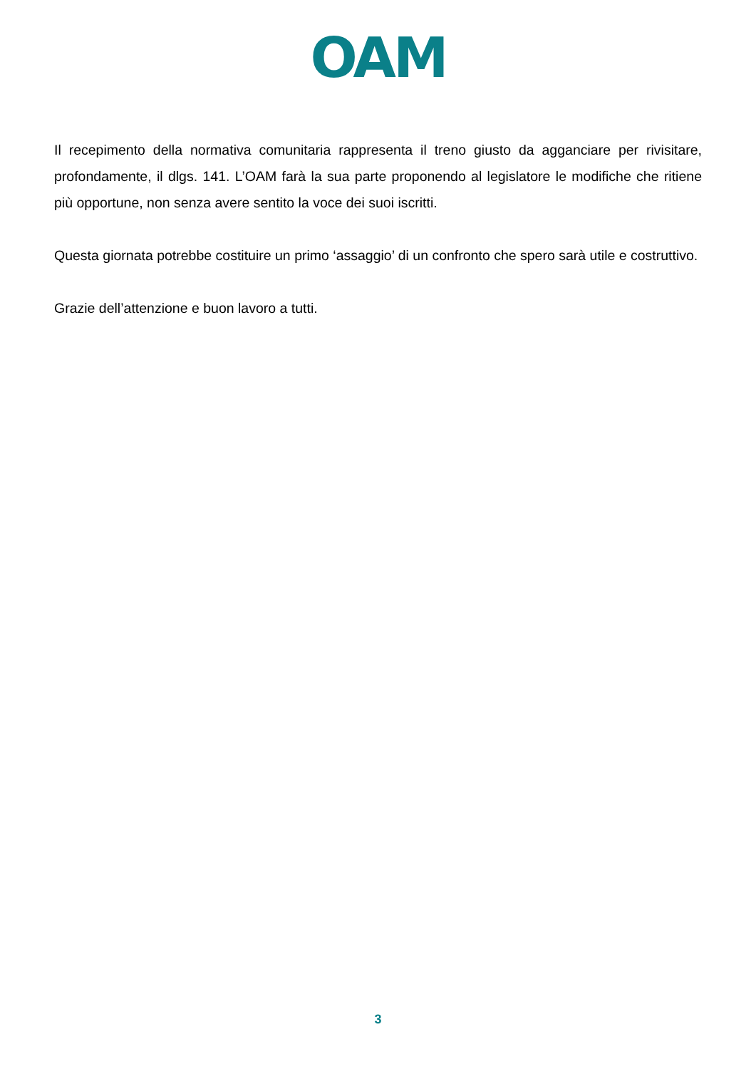OAM
Il recepimento della normativa comunitaria rappresenta il treno giusto da agganciare per rivisitare, profondamente, il dlgs. 141. L’OAM farà la sua parte proponendo al legislatore le modifiche che ritiene più opportune, non senza avere sentito la voce dei suoi iscritti.
Questa giornata potrebbe costituire un primo ‘assaggio’ di un confronto che spero sarà utile e costruttivo.
Grazie dell’attenzione e buon lavoro a tutti.
3